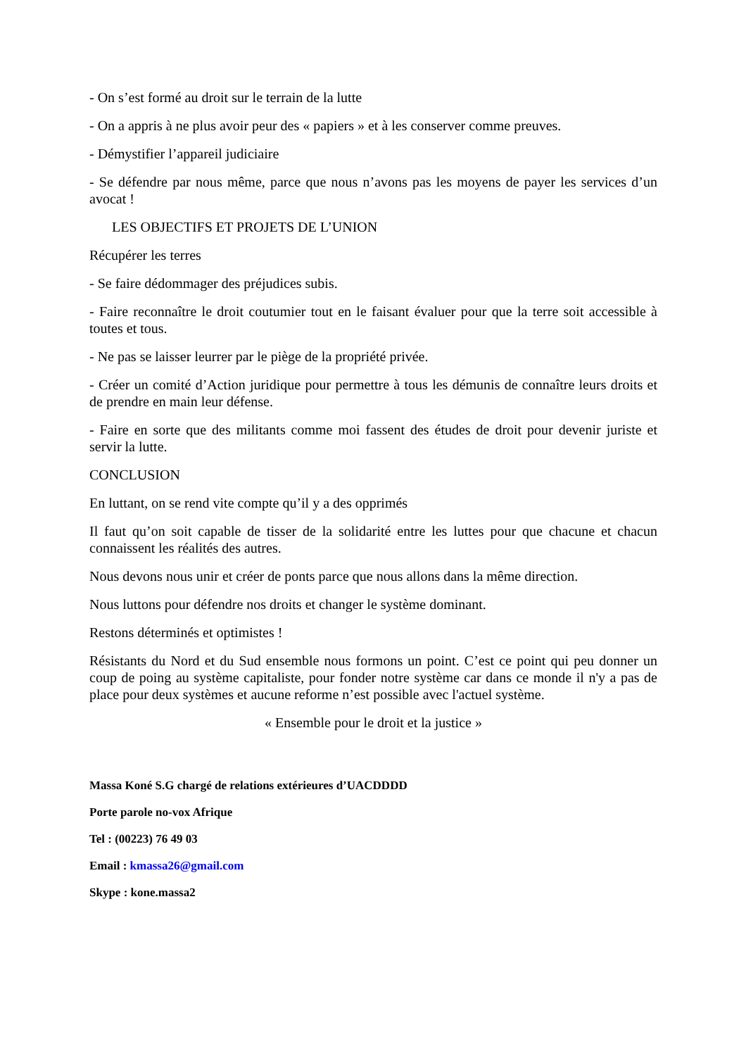- On s’est formé au droit sur le terrain de la lutte
- On a appris à ne plus avoir peur des « papiers » et à les conserver comme preuves.
- Démystifier l’appareil judiciaire
- Se défendre par nous même, parce que nous n’avons pas les moyens de payer les services d’un avocat !
LES OBJECTIFS ET PROJETS DE L’UNION
Récupérer les terres
- Se faire dédommager des préjudices subis.
- Faire reconnaître le droit coutumier tout en le faisant évaluer pour que la terre soit accessible à toutes et tous.
- Ne pas se laisser leurrer par le piège de la propriété privée.
- Créer un comité d’Action juridique pour permettre à tous les démunis de connaître leurs droits et de prendre en main leur défense.
- Faire en sorte que des militants comme moi fassent des études de droit pour devenir juriste et servir la lutte.
CONCLUSION
En luttant, on se rend vite compte qu’il y a des opprimés
Il faut qu’on soit capable de tisser de la solidarité entre les luttes pour que chacune et chacun connaissent les réalités des autres.
Nous devons nous unir et créer de ponts parce que nous allons dans la même direction.
Nous luttons pour défendre nos droits et changer le système dominant.
Restons déterminés et optimistes !
Résistants du Nord et du Sud ensemble nous formons un point. C’est ce point qui peu donner un coup de poing au système capitaliste, pour fonder notre système car dans ce monde il n'y a pas de place pour deux systèmes et aucune reforme n’est possible avec l'actuel système.
« Ensemble pour le droit et la justice »
Massa Koné S.G chargé de relations extérieures d’UACDDDD
Porte parole no-vox Afrique
Tel : (00223) 76 49 03
Email : kmassa26@gmail.com
Skype : kone.massa2